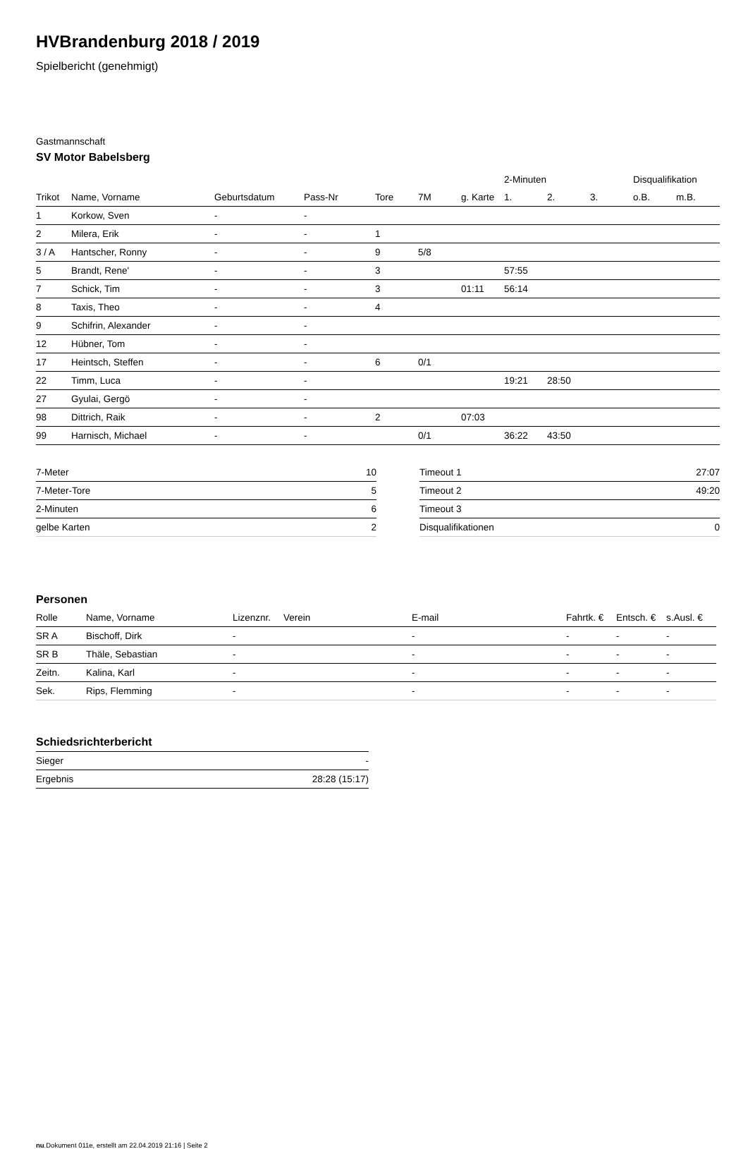HVBrandenburg 2018 / 2019
Spielbericht (genehmigt)
Gastmannschaft
SV Motor Babelsberg
| | | | | | | | 2-Minuten | | | Disqualifikation | |
| --- | --- | --- | --- | --- | --- | --- | --- | --- | --- | --- | --- |
| Trikot | Name, Vorname | Geburtsdatum | Pass-Nr | Tore | 7M | g. Karte | 1. | 2. | 3. | o.B. | m.B. |
| 1 | Korkow, Sven | - | - | | | | | | | | |
| 2 | Milera, Erik | - | - | 1 | | | | | | | |
| 3 / A | Hantscher, Ronny | - | - | 9 | 5/8 | | | | | | |
| 5 | Brandt, Rene' | - | - | 3 | | | 57:55 | | | | |
| 7 | Schick, Tim | - | - | 3 | | 01:11 | 56:14 | | | | |
| 8 | Taxis, Theo | - | - | 4 | | | | | | | |
| 9 | Schifrin, Alexander | - | - | | | | | | | | |
| 12 | Hübner, Tom | - | - | | | | | | | | |
| 17 | Heintsch, Steffen | - | - | 6 | 0/1 | | | | | | |
| 22 | Timm, Luca | - | - | | | | 19:21 | 28:50 | | | |
| 27 | Gyulai, Gergö | - | - | | | | | | | | |
| 98 | Dittrich, Raik | - | - | 2 | | 07:03 | | | | | |
| 99 | Harnisch, Michael | - | - | | 0/1 | | 36:22 | 43:50 | | | |
| 7-Meter | 10 |
| 7-Meter-Tore | 5 |
| 2-Minuten | 6 |
| gelbe Karten | 2 |
| Timeout 1 | 27:07 |
| Timeout 2 | 49:20 |
| Timeout 3 | |
| Disqualifikationen | 0 |
Personen
| Rolle | Name, Vorname | Lizenznr. | Verein | E-mail | Fahrtk. € | Entsch. € | s.Ausl. € |
| --- | --- | --- | --- | --- | --- | --- | --- |
| SR A | Bischoff, Dirk | - | | - | - | - | - |
| SR B | Thäle, Sebastian | - | | - | - | - | - |
| Zeitn. | Kalina, Karl | - | | - | - | - | - |
| Sek. | Rips, Flemming | - | | - | - | - | - |
Schiedsrichterbericht
| Sieger | - |
| Ergebnis | 28:28 (15:17) |
nu.Dokument 011e, erstellt am 22.04.2019 21:16 | Seite 2